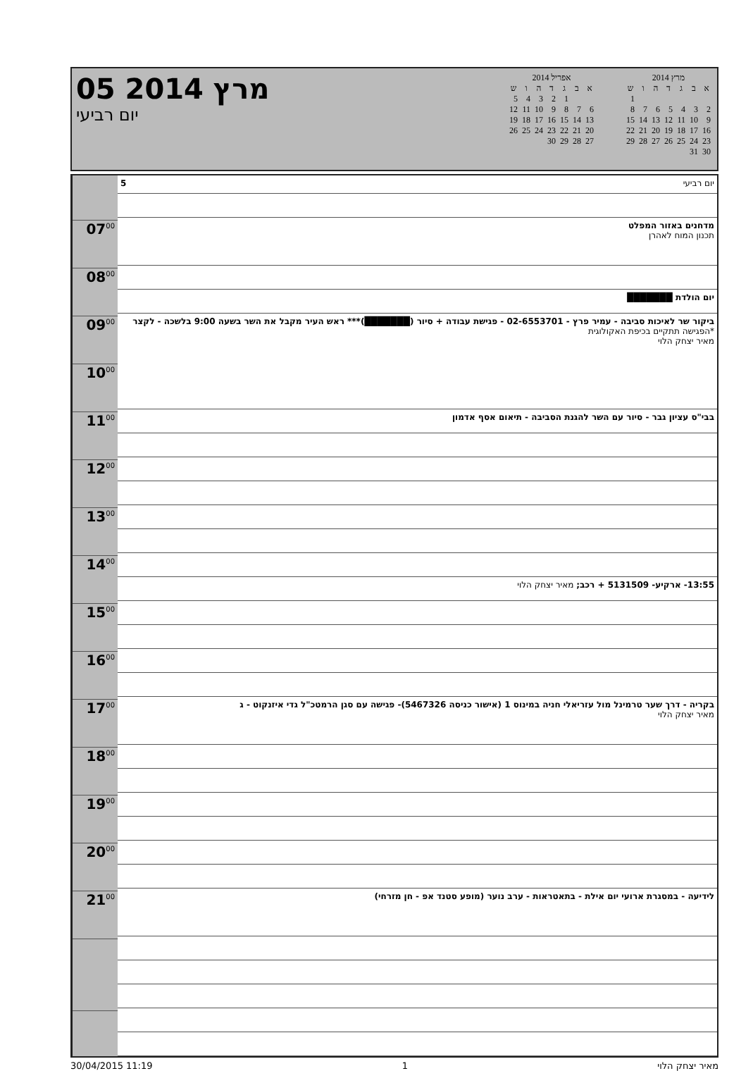05 מרץ 2014
יום רביעי
אפריל 2014
| א | ב | ג | ד | ה | ו | ש |
| --- | --- | --- | --- | --- | --- | --- |
| | | 1 | 2 | 3 | 4 | 5 |
| 6 | 7 | 8 | 9 | 10 | 11 | 12 |
| 13 | 14 | 15 | 16 | 17 | 18 | 19 |
| 20 | 21 | 22 | 23 | 24 | 25 | 26 |
| 27 | 28 | 29 | 30 | | | |
מרץ 2014
| א | ב | ג | ד | ה | ו | ש |
| --- | --- | --- | --- | --- | --- | --- |
| | | | | | | 1 |
| 2 | 3 | 4 | 5 | 6 | 7 | 8 |
| 9 | 10 | 11 | 12 | 13 | 14 | 15 |
| 16 | 17 | 18 | 19 | 20 | 21 | 22 |
| 23 | 24 | 25 | 26 | 27 | 28 | 29 |
| 30 | 31 | | | | | |
07<sup>00</sup>
08<sup>00</sup>
09<sup>00</sup>
10<sup>00</sup>
11<sup>00</sup>
12<sup>00</sup>
13<sup>00</sup>
14<sup>00</sup>
15<sup>00</sup>
16<sup>00</sup>
17<sup>00</sup>
18<sup>00</sup>
19<sup>00</sup>
20<sup>00</sup>
21<sup>00</sup>
יום רביעי 5
מדחנים באזור המפלט
תכנון המוח לאהרן
יום הולדת ███████
ביקור שר לאיכות סביבה - עמיר פרץ - 02-6553701 - פגישת עבודה + סיור (███████)*** ראש העיר מקבל את השר בשעה 9:00 בלשכה - לקצר
*הפגישה תתקיים בכיפת האקולוגית
מאיר יצחק הלוי
בבי"ס עציון גבר - סיור עם השר להגנת הסביבה - תיאום אסף אדמון
13:55- ארקיע- 5131509 + רכב; מאיר יצחק הלוי
בקריה - דרך שער טרמינל מול עזריאלי חניה במינוס 1 (אישור כניסה 5467326)- פגישה עם סגן הרמטכ"ל גדי איזנקוט - ג
מאיר יצחק הלוי
לידיעה - במסגרת ארועי יום אילת - בתאטראות - ערב נוער (מופע סטנד אפ - חן מזרחי)
30/04/2015 11:19 1 מאיר יצחק הלוי